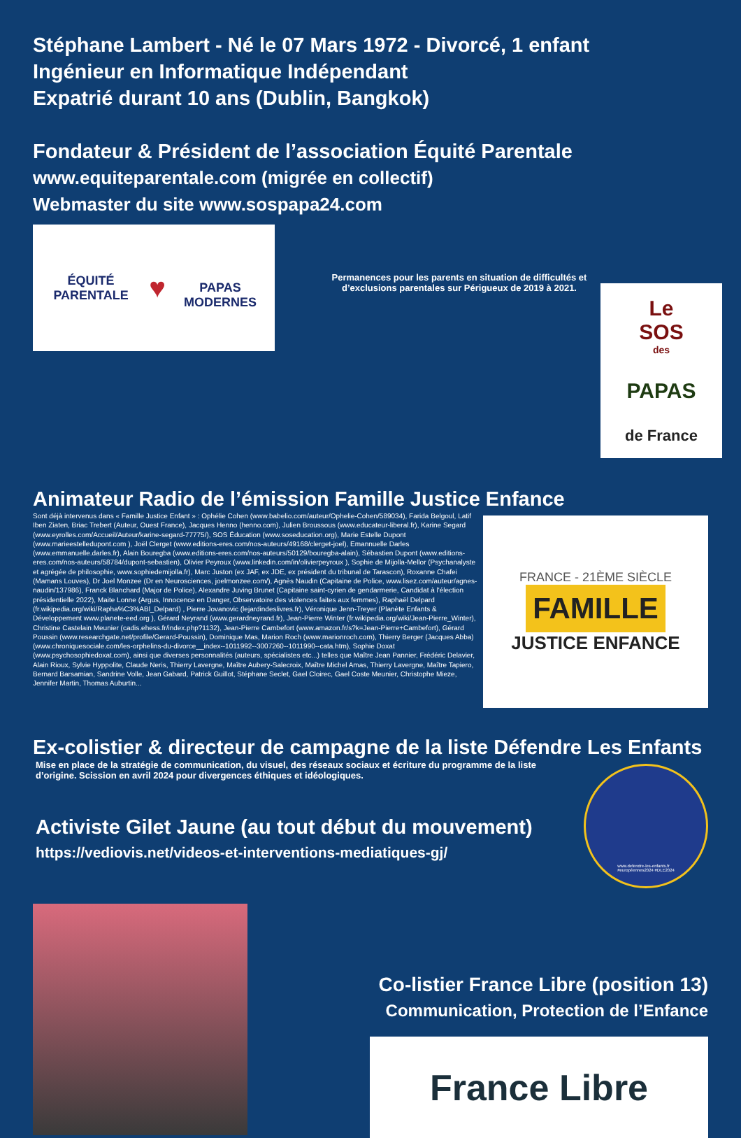Stéphane Lambert - Né le 07 Mars 1972 - Divorcé, 1 enfant
Ingénieur en Informatique Indépendant
Expatrié durant 10 ans (Dublin, Bangkok)
Fondateur & Président de l’association Équité Parentale
www.equiteparentale.com (migrée en collectif)
Webmaster du site www.sospapa24.com
ÉQUITÉ PARENTALE
♥
PAPAS MODERNES
Permanences pour les parents en situation de difficultés et d’exclusions parentales sur Périgueux de 2019 à 2021.
Le
SOS
des
PAPAS
de France
Animateur Radio de l’émission Famille Justice Enfance
Sont déjà intervenus dans « Famille Justice Enfant » : Ophélie Cohen (www.babelio.com/auteur/Ophelie-Cohen/589034), Farida Belgoul, Latif Iben Ziaten, Briac Trebert (Auteur, Ouest France), Jacques Henno (henno.com), Julien Broussous (www.educateur-liberal.fr), Karine Segard (www.eyrolles.com/Accueil/Auteur/karine-segard-77775/), SOS Éducation (www.soseducation.org), Marie Estelle Dupont (www.marieestelledupont.com ), Joël Clerget (www.editions-eres.com/nos-auteurs/49168/clerget-joel), Emannuelle Darles (www.emmanuelle.darles.fr), Alain Bouregba (www.editions-eres.com/nos-auteurs/50129/bouregba-alain), Sébastien Dupont (www.editions-eres.com/nos-auteurs/58784/dupont-sebastien), Olivier Peyroux (www.linkedin.com/in/olivierpeyroux ), Sophie de Mijolla-Mellor (Psychanalyste et agrégée de philosophie, www.sophiedemijolla.fr), Marc Juston (ex JAF, ex JDE, ex président du tribunal de Tarascon), Roxanne Chafei (Mamans Louves), Dr Joel Monzee (Dr en Neurosciences, joelmonzee.com/), Agnès Naudin (Capitaine de Police, www.lisez.com/auteur/agnes-naudin/137986), Franck Blanchard (Major de Police), Alexandre Juving Brunet (Capitaine saint-cyrien de gendarmerie, Candidat à l'élection présidentielle 2022), Maite Lonne (Argus, Innocence en Danger, Observatoire des violences faites aux femmes), Raphaël Delpard (fr.wikipedia.org/wiki/Rapha%C3%ABl_Delpard) , Pierre Jovanovic (lejardindeslivres.fr), Véronique Jenn-Treyer (Planète Enfants & Développement www.planete-eed.org ), Gérard Neyrand (www.gerardneyrand.fr), Jean-Pierre Winter (fr.wikipedia.org/wiki/Jean-Pierre_Winter), Christine Castelain Meunier (cadis.ehess.fr/index.php?1132), Jean-Pierre Cambefort (www.amazon.fr/s?k=Jean-Pierre+Cambefort), Gérard Poussin (www.researchgate.net/profile/Gerard-Poussin), Dominique Mas, Marion Roch (www.marionroch.com), Thierry Berger (Jacques Abba) (www.chroniquesociale.com/les-orphelins-du-divorce__index--1011992--3007260--1011990--cata.htm), Sophie Doxat (www.psychosophiedoxat.com), ainsi que diverses personnalités (auteurs, spécialistes etc...) telles que Maître Jean Pannier, Frédéric Delavier, Alain Rioux, Sylvie Hyppolite, Claude Neris, Thierry Lavergne, Maître Aubery-Salecroix, Maître Michel Amas, Thierry Lavergne, Maître Tapiero, Bernard Barsamian, Sandrine Volle, Jean Gabard, Patrick Guillot, Stéphane Seclet, Gael Cloirec, Gael Coste Meunier, Christophe Mieze, Jennifer Martin, Thomas Auburtin...
FRANCE - 21ÈME SIÈCLE
FAMILLE
JUSTICE ENFANCE
Ex-colistier & directeur de campagne de la liste Défendre Les Enfants
Mise en place de la stratégie de communication, du visuel, des réseaux sociaux et écriture du programme de la liste d’origine. Scission en avril 2024 pour divergences éthiques et idéologiques.
Activiste Gilet Jaune (au tout début du mouvement)
https://vediovis.net/videos-et-interventions-mediatiques-gj/
www.defendre-les-enfants.fr
#européennes2024 #DLE2024
Co-listier France Libre (position 13)
Communication, Protection de l’Enfance
France Libre